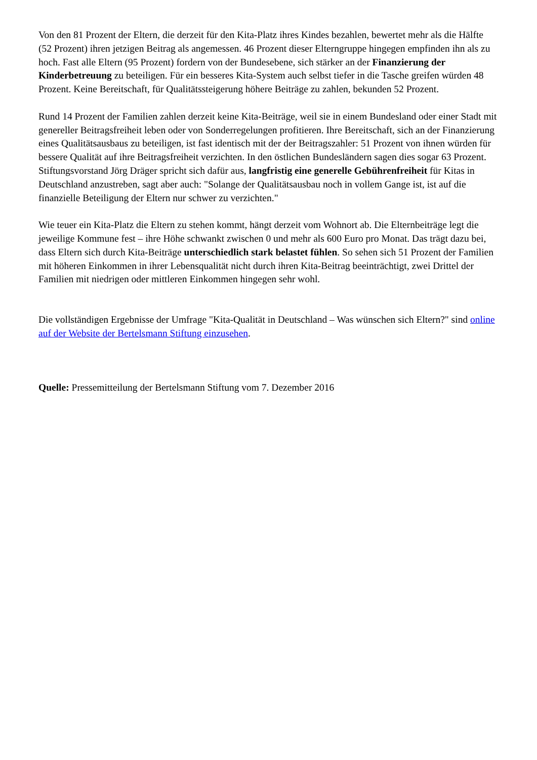Von den 81 Prozent der Eltern, die derzeit für den Kita-Platz ihres Kindes bezahlen, bewertet mehr als die Hälfte (52 Prozent) ihren jetzigen Beitrag als angemessen. 46 Prozent dieser Elterngruppe hingegen empfinden ihn als zu hoch. Fast alle Eltern (95 Prozent) fordern von der Bundesebene, sich stärker an der Finanzierung der Kinderbetreuung zu beteiligen. Für ein besseres Kita-System auch selbst tiefer in die Tasche greifen würden 48 Prozent. Keine Bereitschaft, für Qualitätssteigerung höhere Beiträge zu zahlen, bekunden 52 Prozent.
Rund 14 Prozent der Familien zahlen derzeit keine Kita-Beiträge, weil sie in einem Bundesland oder einer Stadt mit genereller Beitragsfreiheit leben oder von Sonderregelungen profitieren. Ihre Bereitschaft, sich an der Finanzierung eines Qualitätsausbaus zu beteiligen, ist fast identisch mit der der Beitragszahler: 51 Prozent von ihnen würden für bessere Qualität auf ihre Beitragsfreiheit verzichten. In den östlichen Bundesländern sagen dies sogar 63 Prozent. Stiftungsvorstand Jörg Dräger spricht sich dafür aus, langfristig eine generelle Gebührenfreiheit für Kitas in Deutschland anzustreben, sagt aber auch: "Solange der Qualitätsausbau noch in vollem Gange ist, ist auf die finanzielle Beteiligung der Eltern nur schwer zu verzichten."
Wie teuer ein Kita-Platz die Eltern zu stehen kommt, hängt derzeit vom Wohnort ab. Die Elternbeiträge legt die jeweilige Kommune fest – ihre Höhe schwankt zwischen 0 und mehr als 600 Euro pro Monat. Das trägt dazu bei, dass Eltern sich durch Kita-Beiträge unterschiedlich stark belastet fühlen. So sehen sich 51 Prozent der Familien mit höheren Einkommen in ihrer Lebensqualität nicht durch ihren Kita-Beitrag beeinträchtigt, zwei Drittel der Familien mit niedrigen oder mittleren Einkommen hingegen sehr wohl.
Die vollständigen Ergebnisse der Umfrage "Kita-Qualität in Deutschland – Was wünschen sich Eltern?" sind online auf der Website der Bertelsmann Stiftung einzusehen.
Quelle: Pressemitteilung der Bertelsmann Stiftung vom 7. Dezember 2016